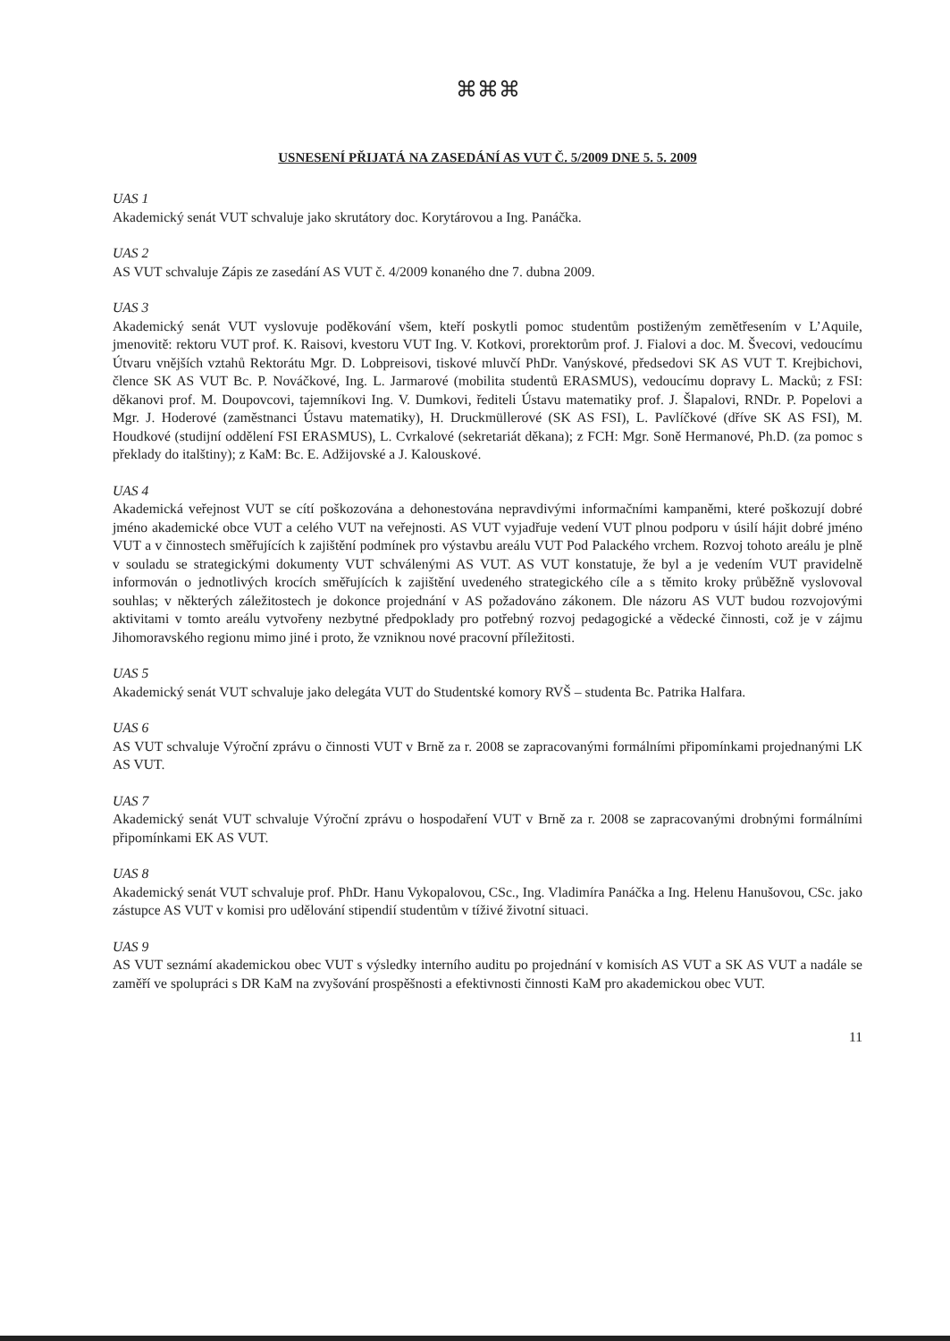⌘⌘⌘
USNESENÍ PŘIJATÁ NA ZASEDÁNÍ AS VUT Č. 5/2009 DNE 5. 5. 2009
UAS 1
Akademický senát VUT schvaluje jako skrutátory doc. Korytárovou a Ing. Panáčka.
UAS 2
AS VUT schvaluje Zápis ze zasedání AS VUT č. 4/2009 konaného dne 7. dubna 2009.
UAS 3
Akademický senát VUT vyslovuje poděkování všem, kteří poskytli pomoc studentům postiženým zemětřesením v L’Aquile, jmenovitě: rektoru VUT prof. K. Raisovi, kvestoru VUT Ing. V. Kotkovi, prorektorům prof. J. Fialovi a doc. M. Švecovi, vedoucímu Útvaru vnějších vztahů Rektorátu Mgr. D. Lobpreisovi, tiskové mluvčí PhDr. Vanýskové, předsedovi SK AS VUT T. Krejbichovi, člence SK AS VUT Bc. P. Nováčkové, Ing. L. Jarmarové (mobilita studentů ERASMUS), vedoucímu dopravy L. Macků; z FSI: děkanovi prof. M. Doupovcovi, tajemníkovi Ing. V. Dumkovi, řediteli Ústavu matematiky prof. J. Šlapalovi, RNDr. P. Popelovi a Mgr. J. Hoderové (zaměstnanci Ústavu matematiky), H. Druckmüllerové (SK AS FSI), L. Pavlíčkové (dříve SK AS FSI), M. Houdkové (studijní oddělení FSI ERASMUS), L. Cvrkalové (sekretariát děkana); z FCH: Mgr. Soně Hermanové, Ph.D. (za pomoc s překlady do italštiny); z KaM: Bc. E. Adžijovské a J. Kalouskové.
UAS 4
Akademická veřejnost VUT se cítí poškozována a dehonestována nepravdivými informačními kampaněmi, které poškozují dobré jméno akademické obce VUT a celého VUT na veřejnosti. AS VUT vyjadřuje vedení VUT plnou podporu v úsilí hájit dobré jméno VUT a v činnostech směřujících k zajištění podmínek pro výstavbu areálu VUT Pod Palackého vrchem. Rozvoj tohoto areálu je plně v souladu se strategickými dokumenty VUT schválenými AS VUT. AS VUT konstatuje, že byl a je vedením VUT pravidelně informován o jednotlivých krocích směřujících k zajištění uvedeného strategického cíle a s těmito kroky průběžně vyslovoval souhlas; v některých záležitostech je dokonce projednání v AS požadováno zákonem. Dle názoru AS VUT budou rozvojovými aktivitami v tomto areálu vytvořeny nezbytné předpoklady pro potřebný rozvoj pedagogické a vědecké činnosti, což je v zájmu Jihomoravského regionu mimo jiné i proto, že vzniknou nové pracovní příležitosti.
UAS 5
Akademický senát VUT schvaluje jako delegáta VUT do Studentské komory RVŠ – studenta Bc. Patrika Halfara.
UAS 6
AS VUT schvaluje Výroční zprávu o činnosti VUT v Brně za r. 2008 se zapracovanými formálními připomínkami projednanými LK AS VUT.
UAS 7
Akademický senát VUT schvaluje Výroční zprávu o hospodaření VUT v Brně za r. 2008 se zapracovanými drobnými formálními připomínkami EK AS VUT.
UAS 8
Akademický senát VUT schvaluje prof. PhDr. Hanu Vykopalovou, CSc., Ing. Vladimíra Panáčka a Ing. Helenu Hanušovou, CSc. jako zástupce AS VUT v komisi pro udělování stipendií studentům v tíživé životní situaci.
UAS 9
AS VUT seznámí akademickou obec VUT s výsledky interního auditu po projednání v komisích AS VUT a SK AS VUT a nadále se zaměří ve spolupráci s DR KaM na zvyšování prospěšnosti a efektivnosti činnosti KaM pro akademickou obec VUT.
11